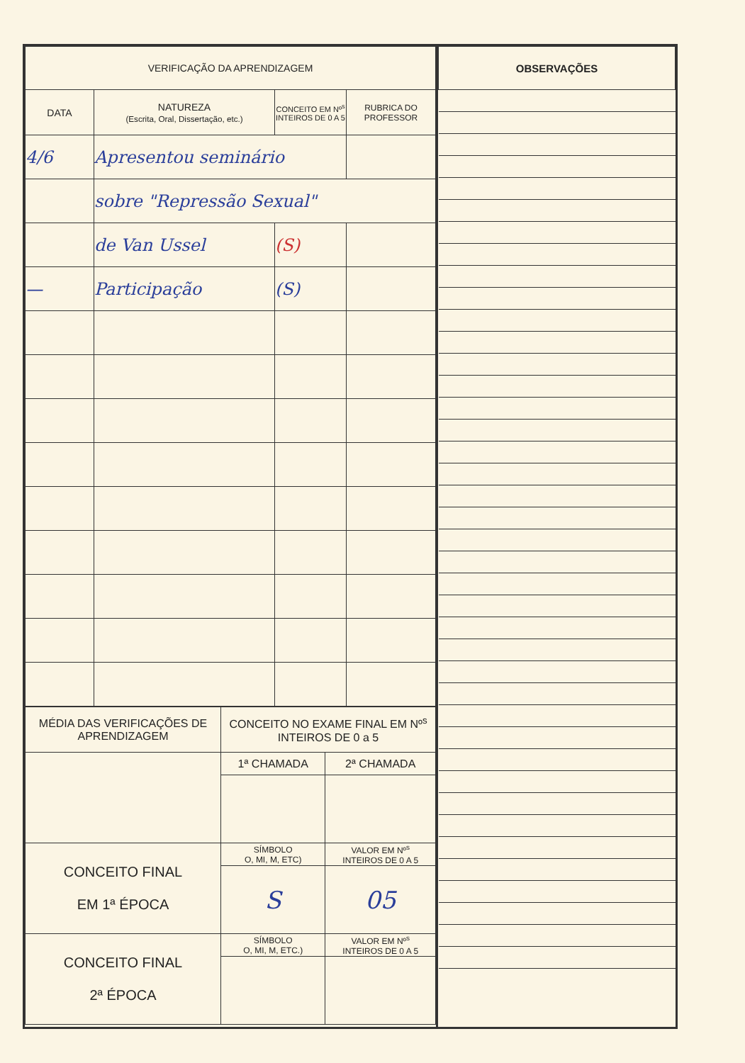| VERIFICAÇÃO DA APRENDIZAGEM | | | |
| --- | --- | --- | --- |
| DATA | NATUREZA (Escrita, Oral, Dissertação, etc.) | CONCEITO EM Nº<sup>s</sup> INTEIROS DE 0 A 5 | RUBRICA DO PROFESSOR |
| 4/6 | Apresentou seminário | | |
| | sobre "Repressão Sexual" | | |
| | de Van Ussel | (S) | |
| — | Participação | (S) | |
| MÉDIA DAS VERIFICAÇÕES DE APRENDIZAGEM | CONCEITO NO EXAME FINAL EM Nº<sup>s</sup> INTEIROS DE 0 a 5 | |
| | 1ª CHAMADA | 2ª CHAMADA |
| CONCEITO FINAL EM 1ª ÉPOCA | SÍMBOLO O, MI, M, ETC) | VALOR EM Nº<sup>s</sup> INTEIROS DE 0 A 5 |
| | S | 05 |
| CONCEITO FINAL 2ª ÉPOCA | SÍMBOLO O, MI, M, ETC.) | VALOR EM Nº<sup>s</sup> INTEIROS DE 0 A 5 |
| OBSERVAÇÕES |
| --- |